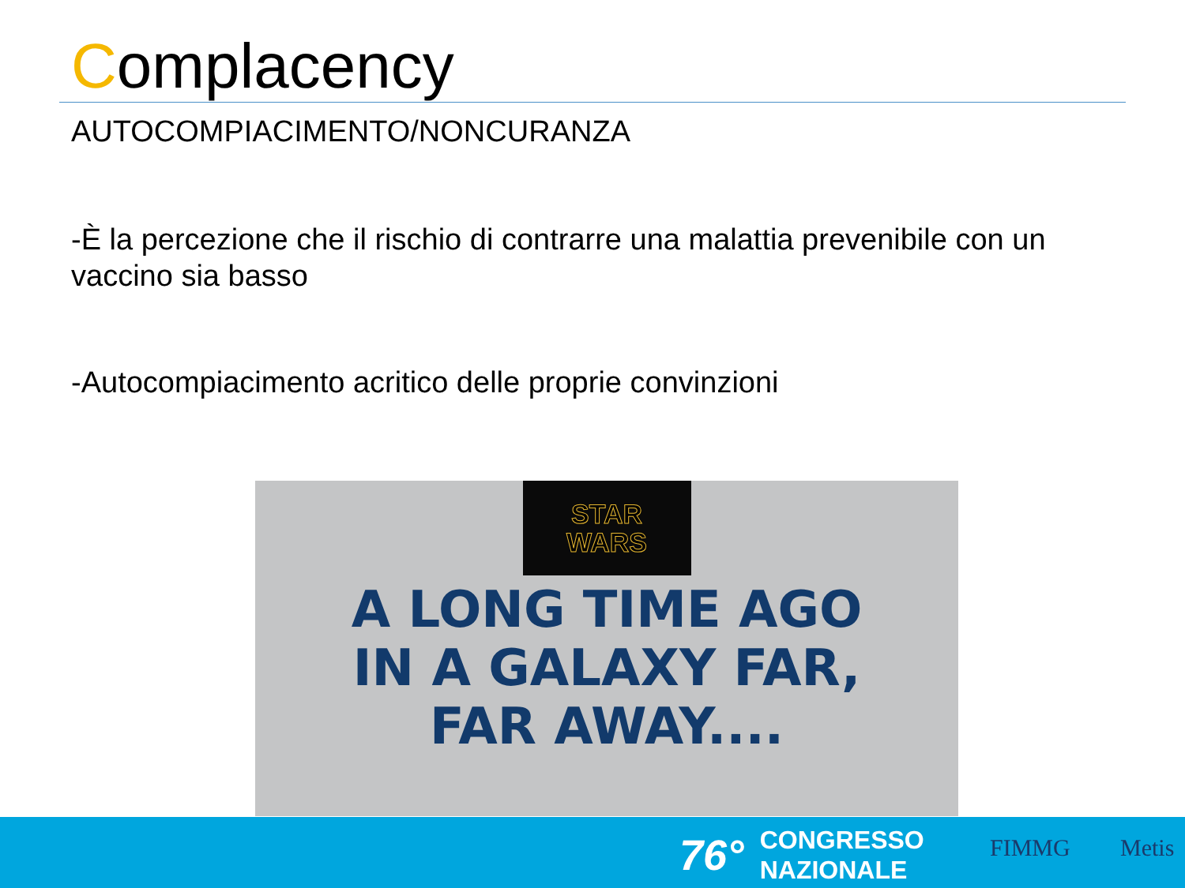Complacency
AUTOCOMPIACIMENTO/NONCURANZA
-È la percezione che il rischio di contrarre una malattia prevenibile con un vaccino sia basso
-Autocompiacimento acritico delle proprie convinzioni
STAR
WARS
A LONG TIME AGO
IN A GALAXY FAR,
FAR AWAY....
76° CONGRESSO
NAZIONALE
FIMMG Metis